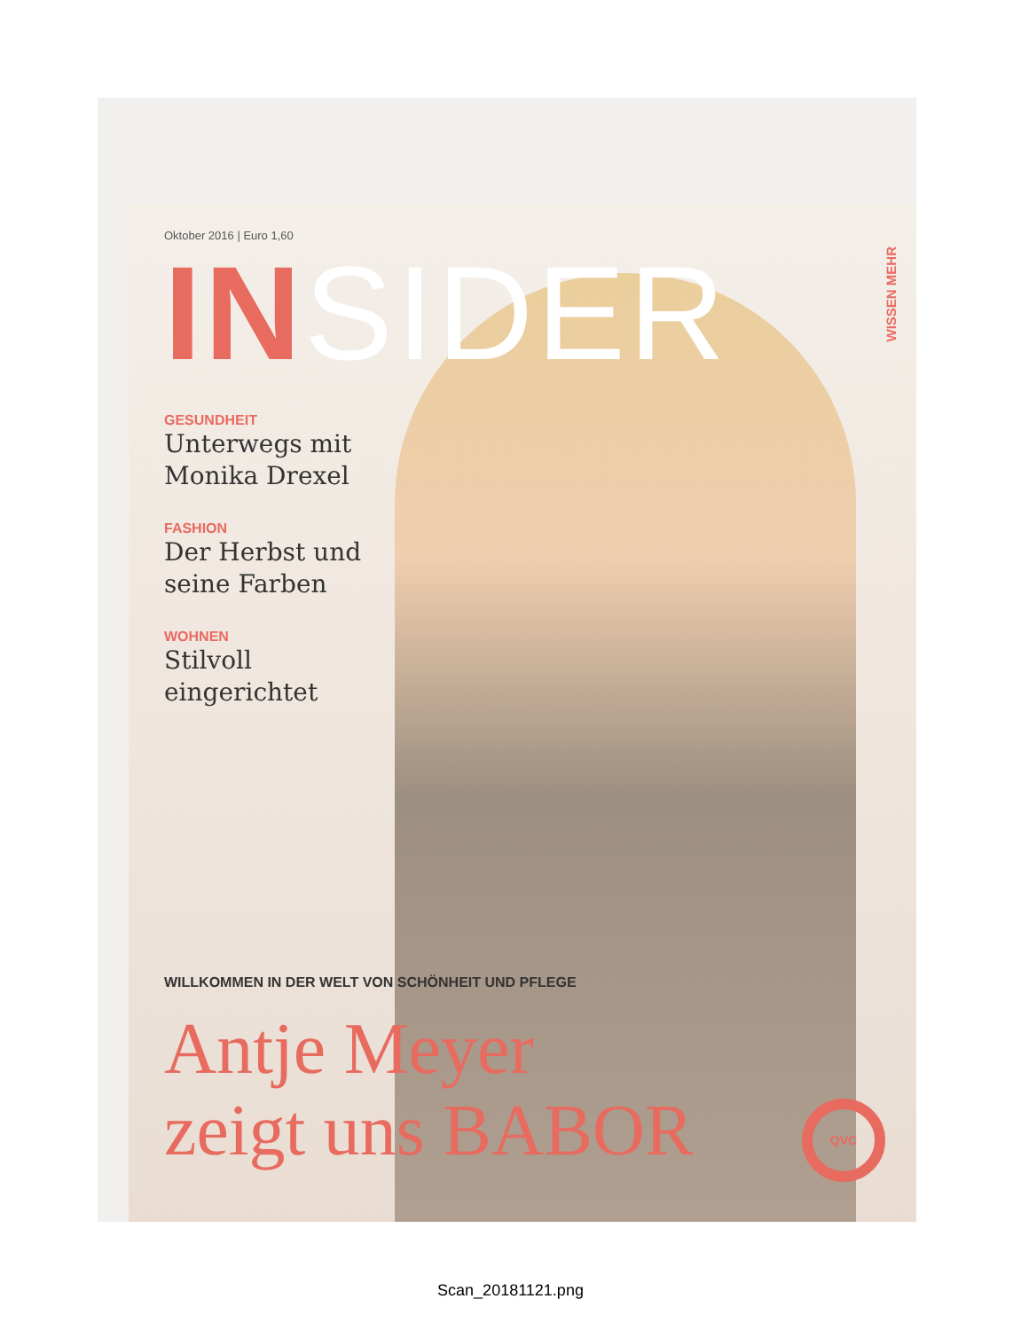Oktober 2016 | Euro 1,60
IN SIDER
GESUNDHEIT
Unterwegs mit
Monika Drexel
FASHION
Der Herbst und
seine Farben
WOHNEN
Stilvoll
eingerichtet
WILLKOMMEN IN DER WELT VON SCHÖNHEIT UND PFLEGE
Antje Meyer
zeigt uns BABOR
WISSEN MEHR
QVC
Scan_20181121.png